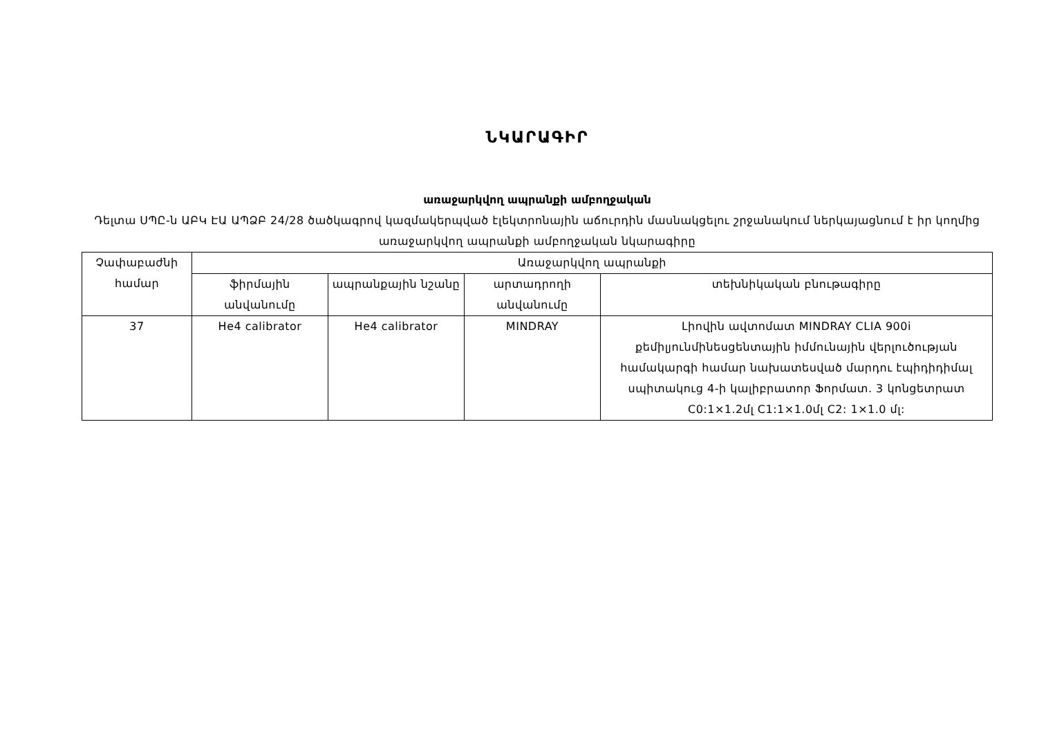ՆԿԱՐԱԳԻՐ
առաջարկվող ապրանքի ամբողջական
Դելտա ՍՊԸ-ն ԱԲԿ ԷԱ ԱՊՁԲ 24/28 ծածկագրով կազմակերպված էլեկտրոնային աճուրդին մասնակցելու շրջանակում ներկայացնում է իր կողմից առաջարկվող ապրանքի ամբողջական նկարագիրը
| Չափաբաժնի համար | Առաջարկվող ապրանքի | | | |
| --- | --- | --- | --- | --- |
| | ֆիրմային անվանումը | ապրանքային նշանը | արտադրողի անվանումը | տեխնիկական բնութագիրը |
| 37 | He4 calibrator | He4 calibrator | MINDRAY | Լիովին ավտոմատ MINDRAY CLIA 900i քեմիլյունմինեսցենտային իմմունային վերլուծության համակարգի համար նախատեսված մարդու էպիդիդիմալ սպիտակուց 4-ի կալիբրատոր Ֆորմատ. 3 կոնցետրատ C0:1×1.2մլ C1:1×1.0մլ C2: 1×1.0 մլ: |